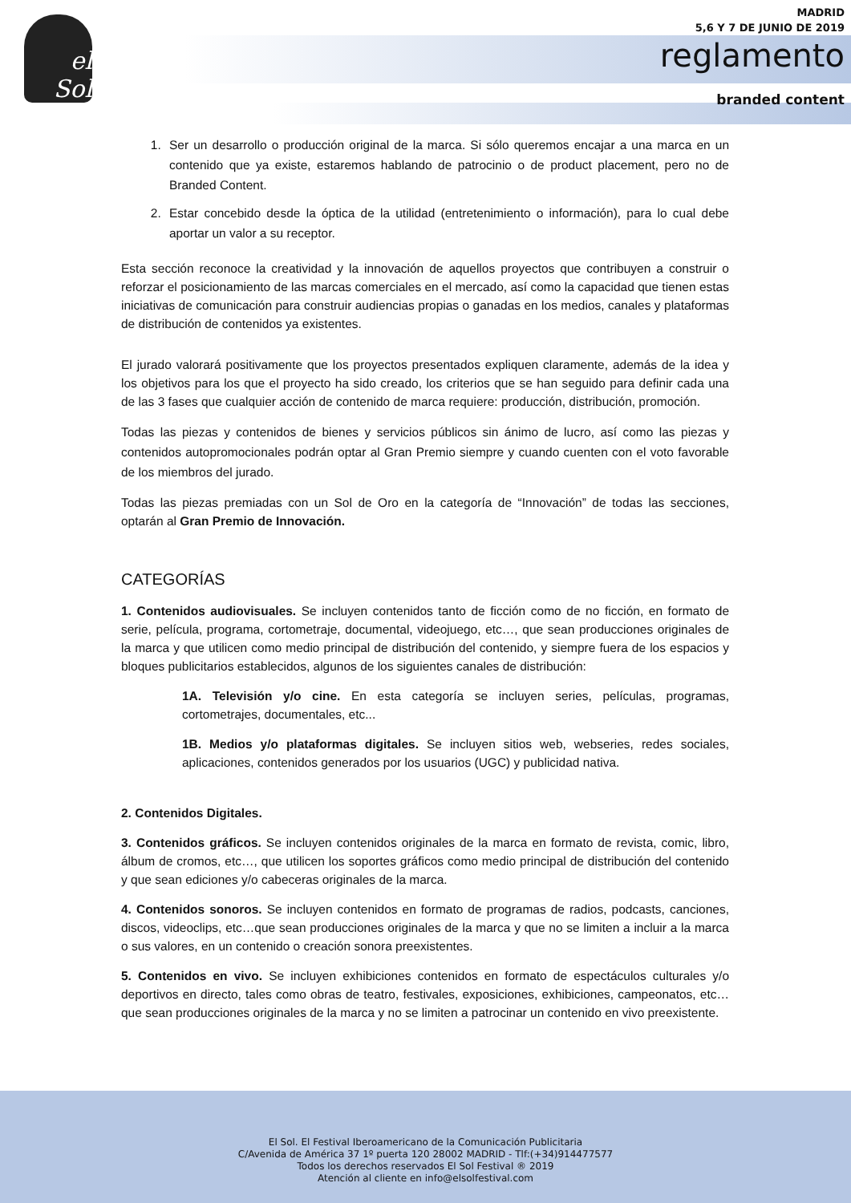el Sol
MADRID
5,6 Y 7 DE JUNIO DE 2019
reglamento
branded content
1. Ser un desarrollo o producción original de la marca. Si sólo queremos encajar a una marca en un contenido que ya existe, estaremos hablando de patrocinio o de product placement, pero no de Branded Content.
2. Estar concebido desde la óptica de la utilidad (entretenimiento o información), para lo cual debe aportar un valor a su receptor.
Esta sección reconoce la creatividad y la innovación de aquellos proyectos que contribuyen a construir o reforzar el posicionamiento de las marcas comerciales en el mercado, así como la capacidad que tienen estas iniciativas de comunicación para construir audiencias propias o ganadas en los medios, canales y plataformas de distribución de contenidos ya existentes.
El jurado valorará positivamente que los proyectos presentados expliquen claramente, además de la idea y los objetivos para los que el proyecto ha sido creado, los criterios que se han seguido para definir cada una de las 3 fases que cualquier acción de contenido de marca requiere: producción, distribución, promoción.
Todas las piezas y contenidos de bienes y servicios públicos sin ánimo de lucro, así como las piezas y contenidos autopromocionales podrán optar al Gran Premio siempre y cuando cuenten con el voto favorable de los miembros del jurado.
Todas las piezas premiadas con un Sol de Oro en la categoría de “Innovación” de todas las secciones, optarán al Gran Premio de Innovación.
CATEGORÍAS
1. Contenidos audiovisuales. Se incluyen contenidos tanto de ficción como de no ficción, en formato de serie, película, programa, cortometraje, documental, videojuego, etc…, que sean producciones originales de la marca y que utilicen como medio principal de distribución del contenido, y siempre fuera de los espacios y bloques publicitarios establecidos, algunos de los siguientes canales de distribución:
1A. Televisión y/o cine. En esta categoría se incluyen series, películas, programas, cortometrajes, documentales, etc...
1B. Medios y/o plataformas digitales. Se incluyen sitios web, webseries, redes sociales, aplicaciones, contenidos generados por los usuarios (UGC) y publicidad nativa.
2. Contenidos Digitales.
3. Contenidos gráficos. Se incluyen contenidos originales de la marca en formato de revista, comic, libro, álbum de cromos, etc…, que utilicen los soportes gráficos como medio principal de distribución del contenido y que sean ediciones y/o cabeceras originales de la marca.
4. Contenidos sonoros. Se incluyen contenidos en formato de programas de radios, podcasts, canciones, discos, videoclips, etc…que sean producciones originales de la marca y que no se limiten a incluir a la marca o sus valores, en un contenido o creación sonora preexistentes.
5. Contenidos en vivo. Se incluyen exhibiciones contenidos en formato de espectáculos culturales y/o deportivos en directo, tales como obras de teatro, festivales, exposiciones, exhibiciones, campeonatos, etc… que sean producciones originales de la marca y no se limiten a patrocinar un contenido en vivo preexistente.
El Sol. El Festival Iberoamericano de la Comunicación Publicitaria
C/Avenida de América 37 1º puerta 120 28002 MADRID - Tlf:(+34)914477577
Todos los derechos reservados El Sol Festival ® 2019
Atención al cliente en info@elsolfestival.com